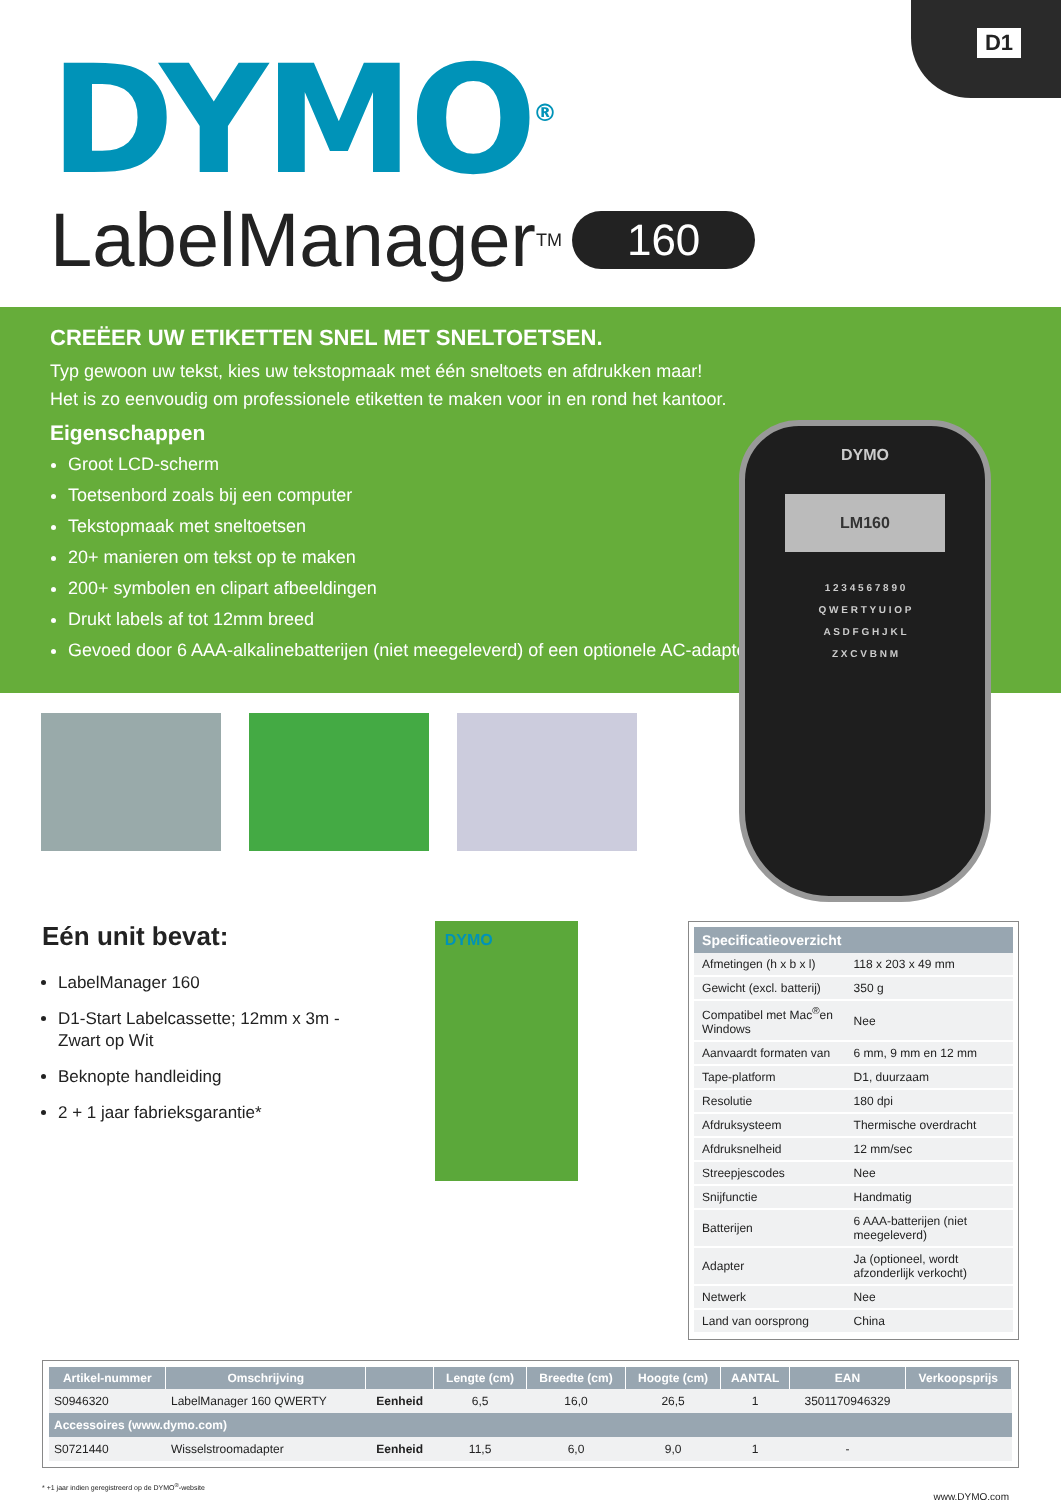D1
DYMO<sup>®</sup>
LabelManager<sup>TM</sup> 160
CREËER UW ETIKETTEN SNEL MET SNELTOETSEN.
Typ gewoon uw tekst, kies uw tekstopmaak met één sneltoets en afdrukken maar!
Het is zo eenvoudig om professionele etiketten te maken voor in en rond het kantoor.
Eigenschappen
Groot LCD-scherm
Toetsenbord zoals bij een computer
Tekstopmaak met sneltoetsen
20+ manieren om tekst op te maken
200+ symbolen en clipart afbeeldingen
Drukt labels af tot 12mm breed
Gevoed door 6 AAA-alkalinebatterijen (niet meegeleverd) of een optionele AC-adapter
DYMO
LM160
1 2 3 4 5 6 7 8 9 0
Q W E R T Y U I O P
A S D F G H J K L
Z X C V B N M
Eén unit bevat:
LabelManager 160
D1-Start Labelcassette; 12mm x 3m - Zwart op Wit
Beknopte handleiding
2 + 1 jaar fabrieksgarantie*
DYMO
| Specificatieoverzicht | |
| --- | --- |
| Afmetingen (h x b x l) | 118 x 203 x 49 mm |
| Gewicht (excl. batterij) | 350 g |
| Compatibel met Mac<sup>®</sup>en Windows | Nee |
| Aanvaardt formaten van | 6 mm, 9 mm en 12 mm |
| Tape-platform | D1, duurzaam |
| Resolutie | 180 dpi |
| Afdruksysteem | Thermische overdracht |
| Afdruksnelheid | 12 mm/sec |
| Streepjescodes | Nee |
| Snijfunctie | Handmatig |
| Batterijen | 6 AAA-batterijen (niet meegeleverd) |
| Adapter | Ja (optioneel, wordt afzonderlijk verkocht) |
| Netwerk | Nee |
| Land van oorsprong | China |
| Artikel-nummer | Omschrijving | | Lengte (cm) | Breedte (cm) | Hoogte (cm) | AANTAL | EAN | Verkoopsprijs |
| --- | --- | --- | --- | --- | --- | --- | --- | --- |
| S0946320 | LabelManager 160 QWERTY | Eenheid | 6,5 | 16,0 | 26,5 | 1 | 3501170946329 | |
| Accessoires (www.dymo.com) | | | | | | | | |
| S0721440 | Wisselstroomadapter | Eenheid | 11,5 | 6,0 | 9,0 | 1 | - | |
* +1 jaar indien geregistreerd op de DYMO<sup>®</sup>-website
www.DYMO.com